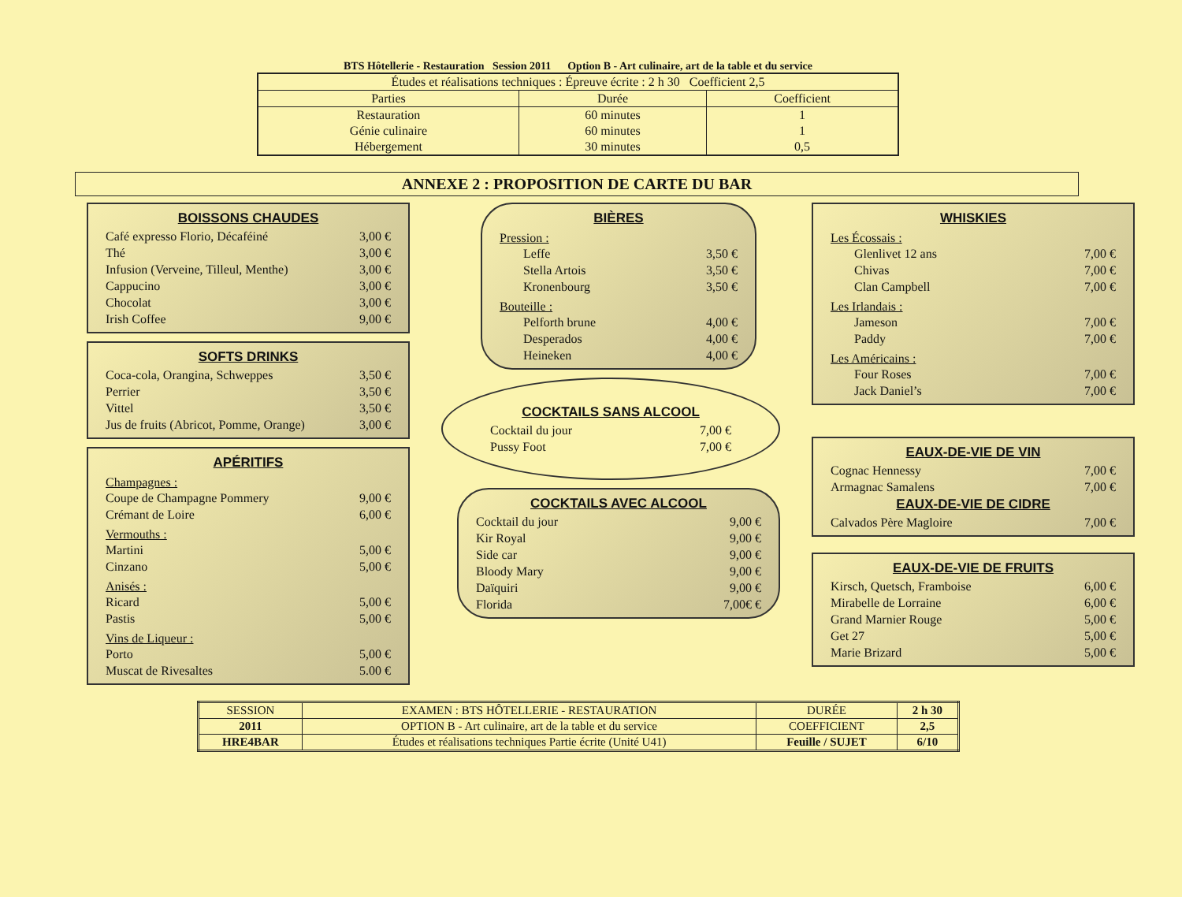BTS Hôtellerie - Restauration Session 2011 Option B - Art culinaire, art de la table et du service
| Études et réalisations techniques : Épreuve écrite : 2 h 30 Coefficient 2,5 | | |
| Parties | Durée | Coefficient |
| Restauration Génie culinaire Hébergement | 60 minutes 60 minutes 30 minutes | 1 1 0,5 |
ANNEXE 2 : PROPOSITION DE CARTE DU BAR
BOISSONS CHAUDES
Café expresso Florio, Décaféiné 3,00 €
Thé 3,00 €
Infusion (Verveine, Tilleul, Menthe) 3,00 €
Cappucino 3,00 €
Chocolat 3,00 €
Irish Coffee 9,00 €
SOFTS DRINKS
Coca-cola, Orangina, Schweppes 3,50 €
Perrier 3,50 €
Vittel 3,50 €
Jus de fruits (Abricot, Pomme, Orange) 3,00 €
APÉRITIFS
Champagnes :
Coupe de Champagne Pommery 9,00 €
Crémant de Loire 6,00 €
Vermouths :
Martini 5,00 €
Cinzano 5,00 €
Anisés :
Ricard 5,00 €
Pastis 5,00 €
Vins de Liqueur :
Porto 5,00 €
Muscat de Rivesaltes 5.00 €
BIÈRES
Pression :
Leffe 3,50 €
Stella Artois 3,50 €
Kronenbourg 3,50 €
Bouteille :
Pelforth brune 4,00 €
Desperados 4,00 €
Heineken 4,00 €
COCKTAILS SANS ALCOOL
Cocktail du jour 7,00 €
Pussy Foot 7,00 €
COCKTAILS AVEC ALCOOL
Cocktail du jour 9,00 €
Kir Royal 9,00 €
Side car 9,00 €
Bloody Mary 9,00 €
Daïquiri 9,00 €
Florida 7,00€ €
WHISKIES
Les Écossais :
Glenlivet 12 ans 7,00 €
Chivas 7,00 €
Clan Campbell 7,00 €
Les Irlandais :
Jameson 7,00 €
Paddy 7,00 €
Les Américains :
Four Roses 7,00 €
Jack Daniel’s 7,00 €
EAUX-DE-VIE DE VIN
Cognac Hennessy 7,00 €
Armagnac Samalens 7,00 €
EAUX-DE-VIE DE CIDRE
Calvados Père Magloire 7,00 €
EAUX-DE-VIE DE FRUITS
Kirsch, Quetsch, Framboise 6,00 €
Mirabelle de Lorraine 6,00 €
Grand Marnier Rouge 5,00 €
Get 27 5,00 €
Marie Brizard 5,00 €
| SESSION | EXAMEN : BTS HÔTELLERIE - RESTAURATION | DURÉE | 2 h 30 |
| 2011 | OPTION B - Art culinaire, art de la table et du service | COEFFICIENT | 2,5 |
| HRE4BAR | Études et réalisations techniques Partie écrite (Unité U41) | Feuille / SUJET | 6/10 |